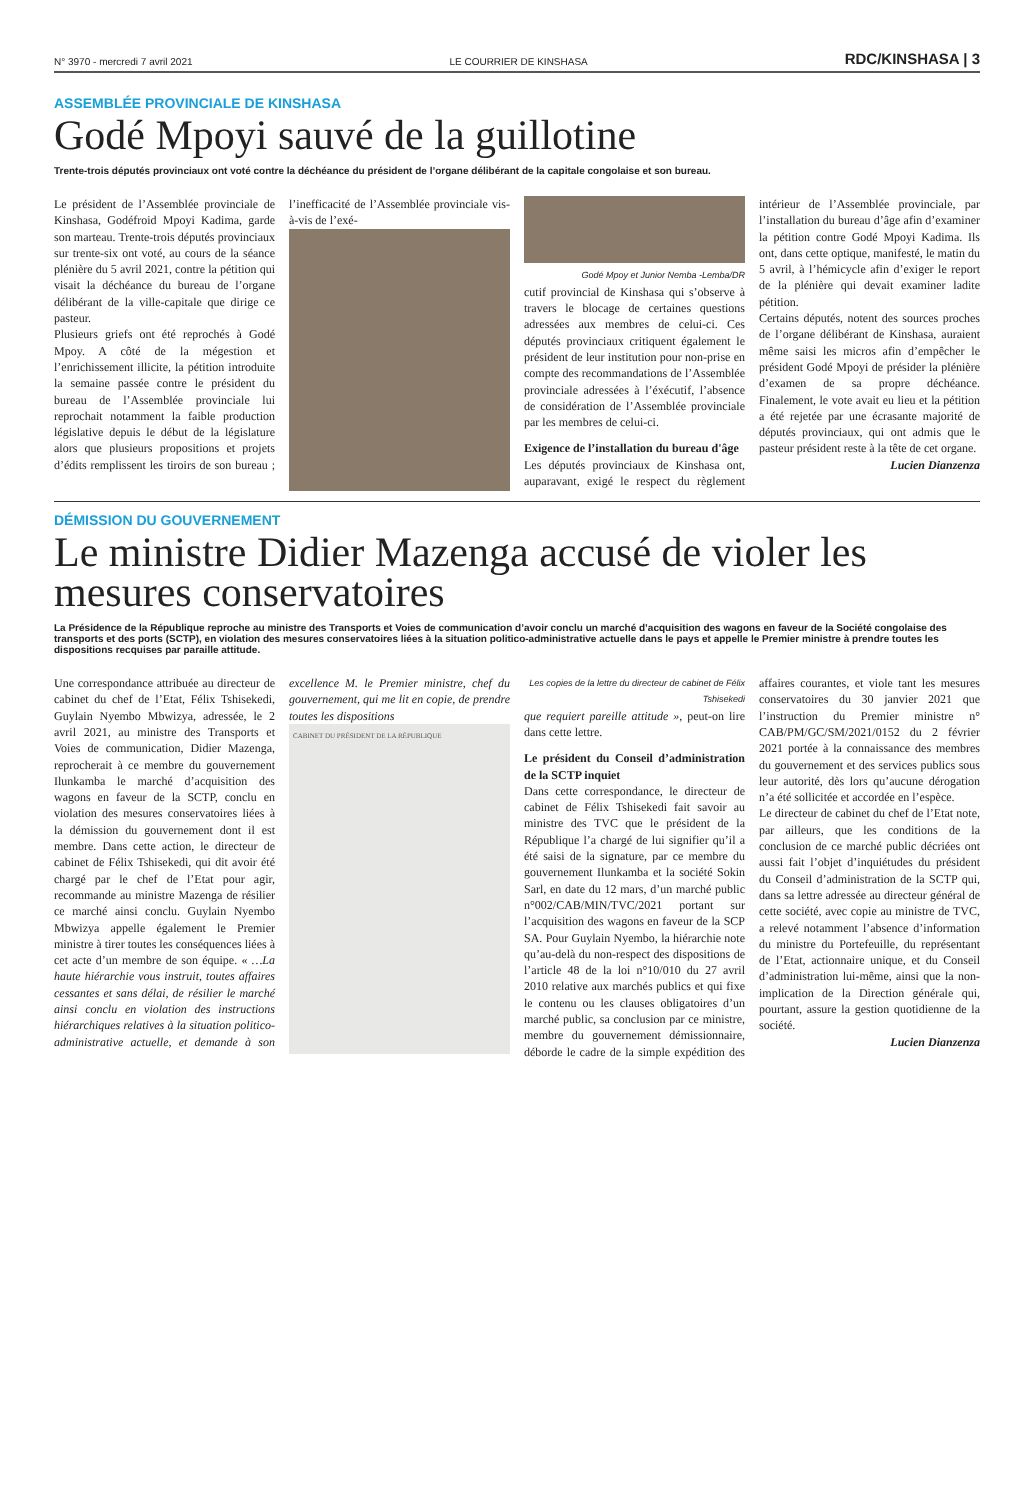N° 3970 - mercredi 7 avril 2021 LE COURRIER DE KINSHASA RDC/KINSHASA | 3
ASSEMBLÉE PROVINCIALE DE KINSHASA
Godé Mpoyi sauvé de la guillotine
Trente-trois députés provinciaux ont voté contre la déchéance du président de l’organe délibérant de la capitale congolaise et son bureau.
Le président de l’Assemblée provinciale de Kinshasa, Godéfroid Mpoyi Kadima, garde son marteau. Trente-trois députés provinciaux sur trente-six ont voté, au cours de la séance plénière du 5 avril 2021, contre la pétition qui visait la déchéance du bureau de l’organe délibérant de la ville-capitale que dirige ce pasteur.
Plusieurs griefs ont été reprochés à Godé Mpoy. A côté de la mégestion et l’enrichissement illicite, la pétition introduite la semaine passée contre le président du bureau de l’Assemblée provinciale lui reprochait notamment la faible production législative depuis le début de la législature alors que plusieurs propositions et projets d’édits remplissent les tiroirs de son bureau ; l’inefficacité de l’Assemblée provinciale vis-à-vis de l’exé-
Godé Mpoy et Junior Nemba -Lemba/DR
cutif provincial de Kinshasa qui s’observe à travers le blocage de certaines questions adressées aux membres de celui-ci. Ces députés provinciaux critiquent également le président de leur institution pour non-prise en compte des recommandations de l’Assemblée provinciale adressées à l’éxécutif, l’absence de considération de l’Assemblée provinciale par les membres de celui-ci.
Exigence de l’installation du bureau d'âge
Les députés provinciaux de Kinshasa ont, auparavant, exigé le respect du règlement intérieur de l’Assemblée provinciale, par l’installation du bureau d’âge afin d’examiner la pétition contre Godé Mpoyi Kadima. Ils ont, dans cette optique, manifesté, le matin du 5 avril, à l’hémicycle afin d’exiger le report de la plénière qui devait examiner ladite pétition.
Certains députés, notent des sources proches de l’organe délibérant de Kinshasa, auraient même saisi les micros afin d’empêcher le président Godé Mpoyi de présider la plénière d’examen de sa propre déchéance. Finalement, le vote avait eu lieu et la pétition a été rejetée par une écrasante majorité de députés provinciaux, qui ont admis que le pasteur président reste à la tête de cet organe.
Lucien Dianzenza
DÉMISSION DU GOUVERNEMENT
Le ministre Didier Mazenga accusé de violer les mesures conservatoires
La Présidence de la République reproche au ministre des Transports et Voies de communication d’avoir conclu un marché d’acquisition des wagons en faveur de la Société congolaise des transports et des ports (SCTP), en violation des mesures conservatoires liées à la situation politico-administrative actuelle dans le pays et appelle le Premier ministre à prendre toutes les dispositions recquises par paraille attitude.
Une correspondance attribuée au directeur de cabinet du chef de l’Etat, Félix Tshisekedi, Guylain Nyembo Mbwizya, adressée, le 2 avril 2021, au ministre des Transports et Voies de communication, Didier Mazenga, reprocherait à ce membre du gouvernement Ilunkamba le marché d’acquisition des wagons en faveur de la SCTP, conclu en violation des mesures conservatoires liées à la démission du gouvernement dont il est membre. Dans cette action, le directeur de cabinet de Félix Tshisekedi, qui dit avoir été chargé par le chef de l’Etat pour agir, recommande au ministre Mazenga de résilier ce marché ainsi conclu. Guylain Nyembo Mbwizya appelle également le Premier ministre à tirer toutes les conséquences liées à cet acte d’un membre de son équipe. « …La haute hiérarchie vous instruit, toutes affaires cessantes et sans délai, de résilier le marché ainsi conclu en violation des instructions hiérarchiques relatives à la situation politico-administrative actuelle, et demande à son excellence M. le Premier ministre, chef du gouvernement, qui me lit en copie, de prendre toutes les dispositions
CABINET DU PRÉSIDENT DE LA RÉPUBLIQUE
Les copies de la lettre du directeur de cabinet de Félix Tshisekedi
que requiert pareille attitude », peut-on lire dans cette lettre.
Le président du Conseil d’administration de la SCTP inquiet
Dans cette correspondance, le directeur de cabinet de Félix Tshisekedi fait savoir au ministre des TVC que le président de la République l’a chargé de lui signifier qu’il a été saisi de la signature, par ce membre du gouvernement Ilunkamba et la société Sokin Sarl, en date du 12 mars, d’un marché public n°002/CAB/MIN/TVC/2021 portant sur l’acquisition des wagons en faveur de la SCP SA. Pour Guylain Nyembo, la hiérarchie note qu’au-delà du non-respect des dispositions de l’article 48 de la loi n°10/010 du 27 avril 2010 relative aux marchés publics et qui fixe le contenu ou les clauses obligatoires d’un marché public, sa conclusion par ce ministre, membre du gouvernement démissionnaire, déborde le cadre de la simple expédition des affaires courantes, et viole tant les mesures conservatoires du 30 janvier 2021 que l’instruction du Premier ministre n° CAB/PM/GC/SM/2021/0152 du 2 février 2021 portée à la connaissance des membres du gouvernement et des services publics sous leur autorité, dès lors qu’aucune dérogation n’a été sollicitée et accordée en l’espèce.
Le directeur de cabinet du chef de l’Etat note, par ailleurs, que les conditions de la conclusion de ce marché public décriées ont aussi fait l’objet d’inquiétudes du président du Conseil d’administration de la SCTP qui, dans sa lettre adressée au directeur général de cette société, avec copie au ministre de TVC, a relevé notamment l’absence d’information du ministre du Portefeuille, du représentant de l’Etat, actionnaire unique, et du Conseil d’administration lui-même, ainsi que la non-implication de la Direction générale qui, pourtant, assure la gestion quotidienne de la société.
Lucien Dianzenza